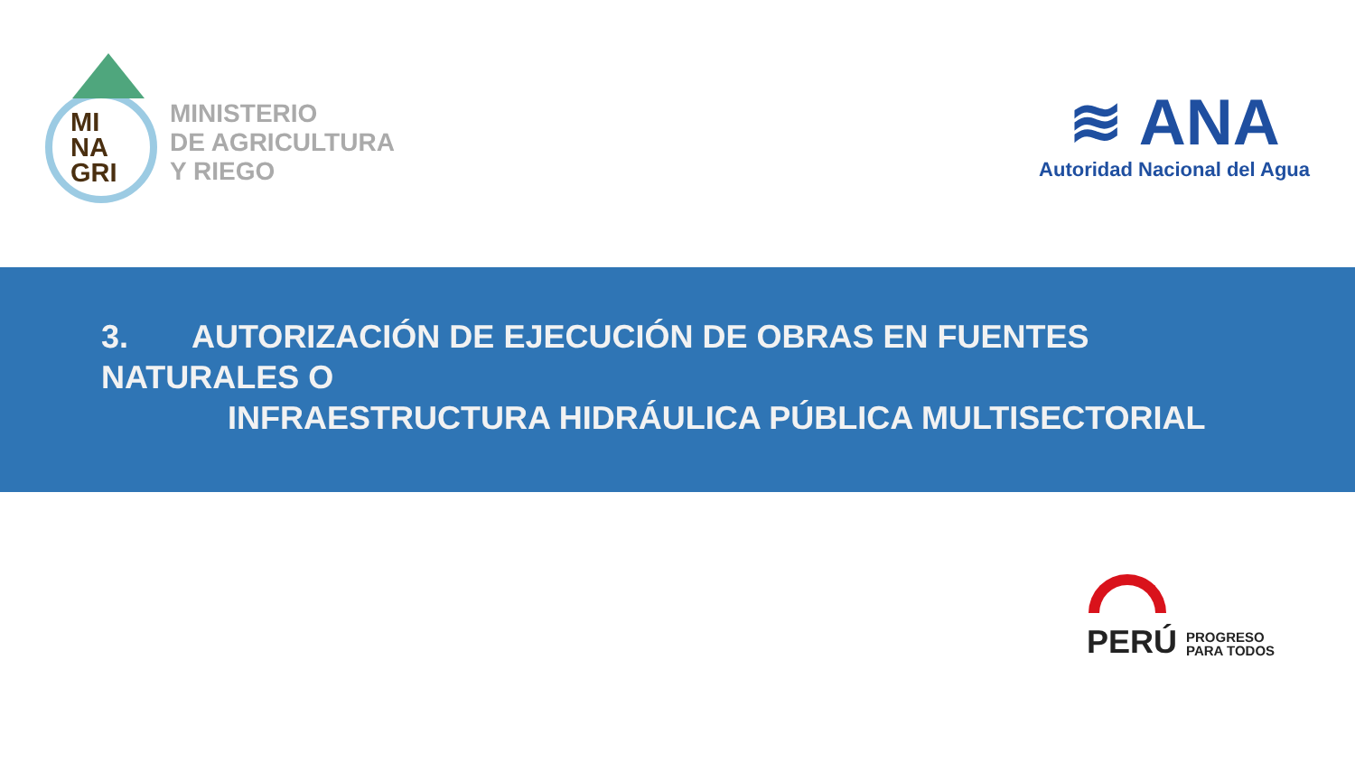MI
NA
GRI
MINISTERIO
DE AGRICULTURA
Y RIEGO
≋ ANA
Autoridad Nacional del Agua
3. AUTORIZACIÓN DE EJECUCIÓN DE OBRAS EN FUENTES NATURALES O
INFRAESTRUCTURA HIDRÁULICA PÚBLICA MULTISECTORIAL
PERÚ
PROGRESO
PARA TODOS